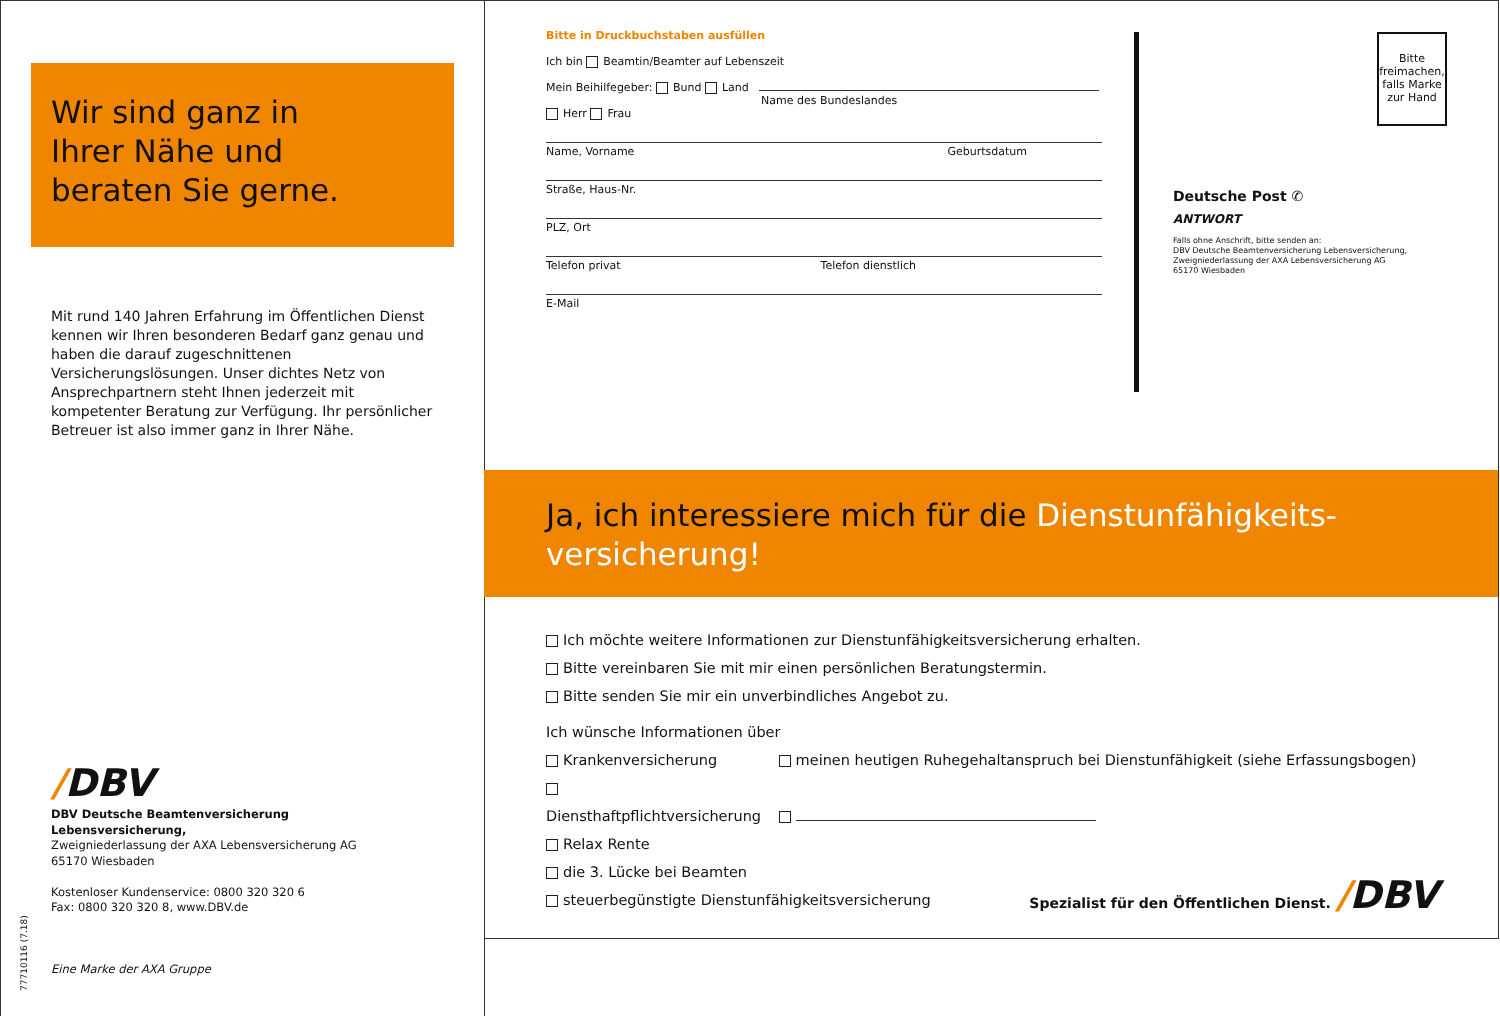Wir sind ganz in
Ihrer Nähe und
beraten Sie gerne.
Mit rund 140 Jahren Erfahrung im Öffentlichen Dienst kennen wir Ihren besonderen Bedarf ganz genau und haben die darauf zugeschnittenen Versicherungslösungen. Unser dichtes Netz von Ansprechpartnern steht Ihnen jederzeit mit kompetenter Beratung zur Verfügung. Ihr persönlicher Betreuer ist also immer ganz in Ihrer Nähe.
/DBV
DBV Deutsche Beamtenversicherung
Lebensversicherung,
Zweigniederlassung der AXA Lebensversicherung AG
65170 Wiesbaden
Kostenloser Kundenservice: 0800 320 320 6
Fax: 0800 320 320 8, www.DBV.de
Eine Marke der AXA Gruppe
77710116 (7.18)
Bitte in Druckbuchstaben ausfüllen
Ich bin Beamtin/Beamter auf Lebenszeit
Mein Beihilfegeber: Bund Land
Name des Bundeslandes
Herr Frau
Name, Vorname Geburtsdatum
Straße, Haus-Nr.
PLZ, Ort
Telefon privat Telefon dienstlich
E-Mail
Bitte freimachen, falls Marke zur Hand
Deutsche Post ✆
ANTWORT
Falls ohne Anschrift, bitte senden an:
DBV Deutsche Beamtenversicherung Lebensversicherung,
Zweigniederlassung der AXA Lebensversicherung AG
65170 Wiesbaden
Ja, ich interessiere mich für die Dienstunfähigkeits-
versicherung!
Ich möchte weitere Informationen zur Dienstunfähigkeitsversicherung erhalten.
Bitte vereinbaren Sie mit mir einen persönlichen Beratungstermin.
Bitte senden Sie mir ein unverbindliches Angebot zu.
Ich wünsche Informationen über
Krankenversicherung meinen heutigen Ruhegehaltanspruch bei Dienstunfähigkeit (siehe Erfassungsbogen)
Diensthaftpflichtversicherung
Relax Rente
die 3. Lücke bei Beamten
steuerbegünstigte Dienstunfähigkeitsversicherung
Spezialist für den Öffentlichen Dienst. /DBV